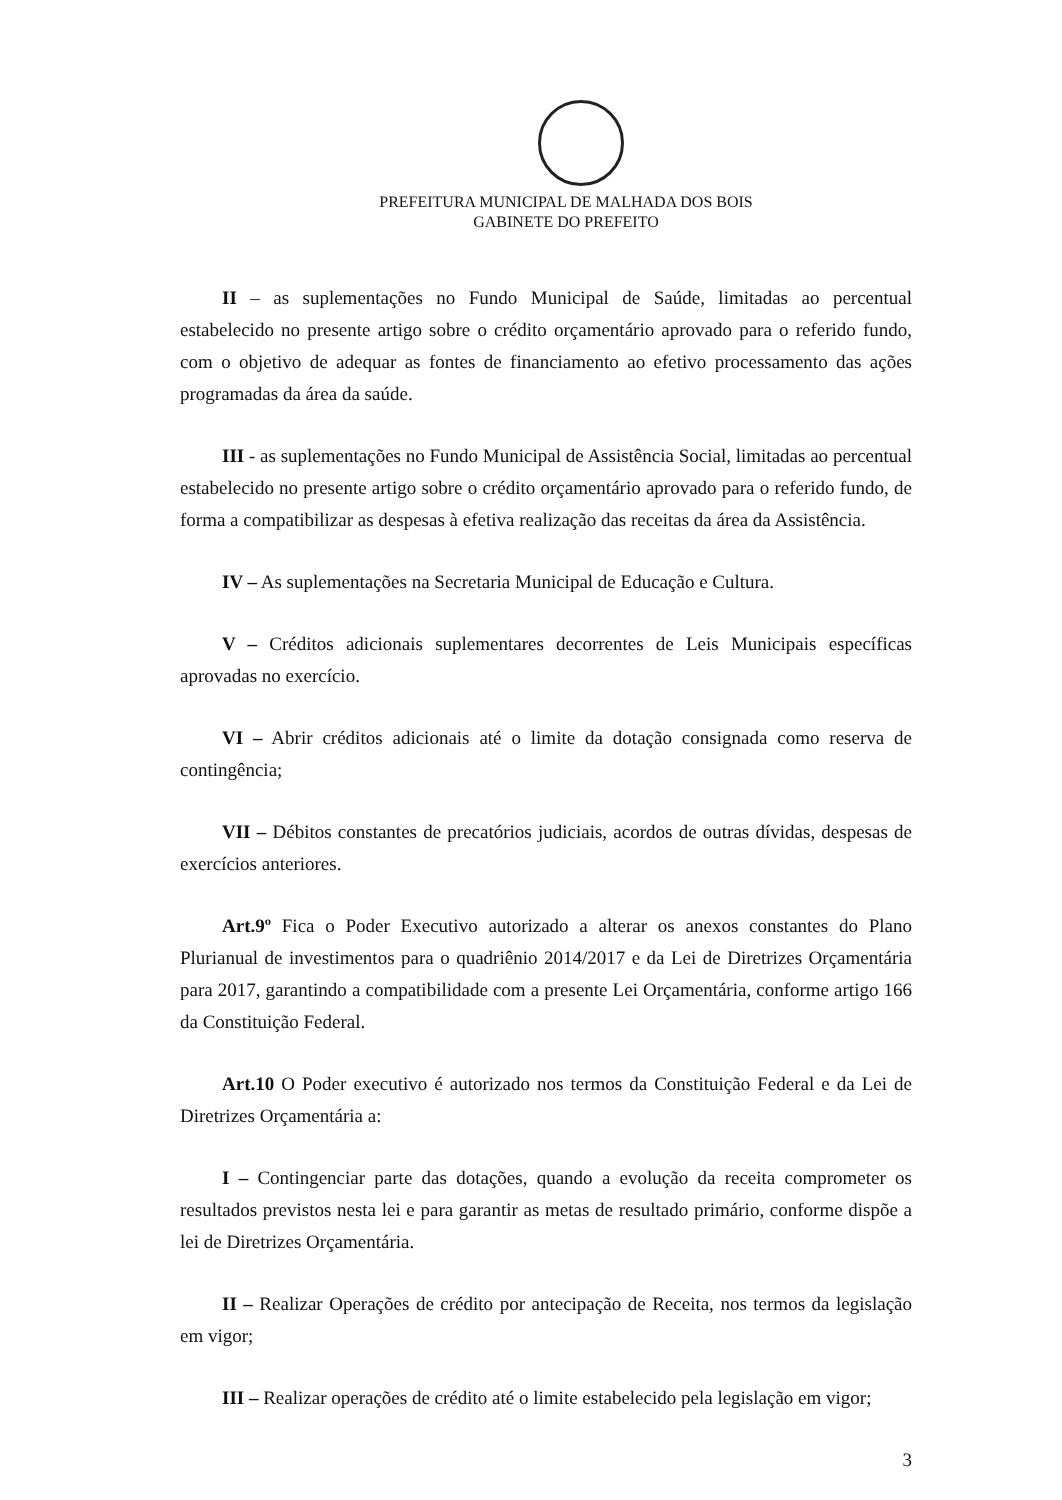PREFEITURA MUNICIPAL DE MALHADA DOS BOIS
GABINETE DO PREFEITO
II – as suplementações no Fundo Municipal de Saúde, limitadas ao percentual estabelecido no presente artigo sobre o crédito orçamentário aprovado para o referido fundo, com o objetivo de adequar as fontes de financiamento ao efetivo processamento das ações programadas da área da saúde.
III - as suplementações no Fundo Municipal de Assistência Social, limitadas ao percentual estabelecido no presente artigo sobre o crédito orçamentário aprovado para o referido fundo, de forma a compatibilizar as despesas à efetiva realização das receitas da área da Assistência.
IV – As suplementações na Secretaria Municipal de Educação e Cultura.
V – Créditos adicionais suplementares decorrentes de Leis Municipais específicas aprovadas no exercício.
VI – Abrir créditos adicionais até o limite da dotação consignada como reserva de contingência;
VII – Débitos constantes de precatórios judiciais, acordos de outras dívidas, despesas de exercícios anteriores.
Art.9º Fica o Poder Executivo autorizado a alterar os anexos constantes do Plano Plurianual de investimentos para o quadriênio 2014/2017 e da Lei de Diretrizes Orçamentária para 2017, garantindo a compatibilidade com a presente Lei Orçamentária, conforme artigo 166 da Constituição Federal.
Art.10 O Poder executivo é autorizado nos termos da Constituição Federal e da Lei de Diretrizes Orçamentária a:
I – Contingenciar parte das dotações, quando a evolução da receita comprometer os resultados previstos nesta lei e para garantir as metas de resultado primário, conforme dispõe a lei de Diretrizes Orçamentária.
II – Realizar Operações de crédito por antecipação de Receita, nos termos da legislação em vigor;
III – Realizar operações de crédito até o limite estabelecido pela legislação em vigor;
3